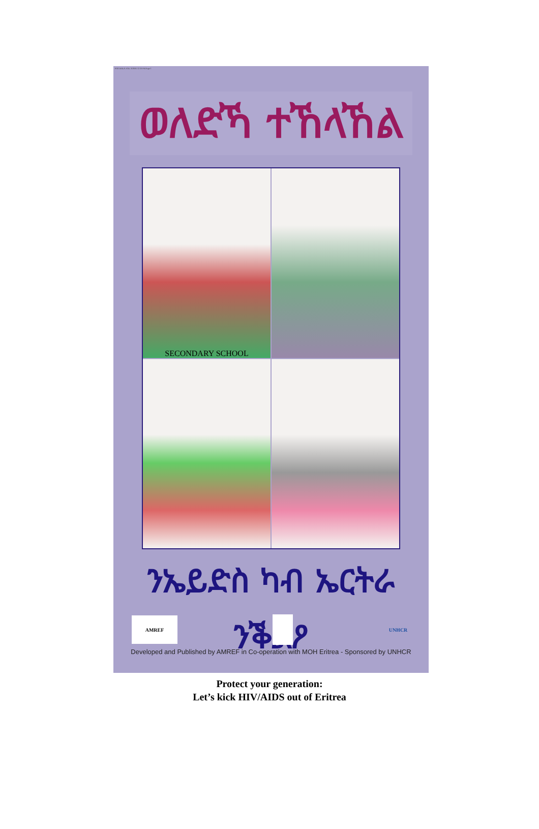POSTERLA.YOU 3/18/05 12:10 PM Page 1
ወለድኻ ተኸላኸል
SECONDARY SCHOOL
ንኤይድስ ካብ ኤርትራ ንቕልዖ
AMREF UNHCR
Developed and Published by AMREF in Co-operation with MOH Eritrea - Sponsored by UNHCR
Protect your generation:
Let’s kick HIV/AIDS out of Eritrea